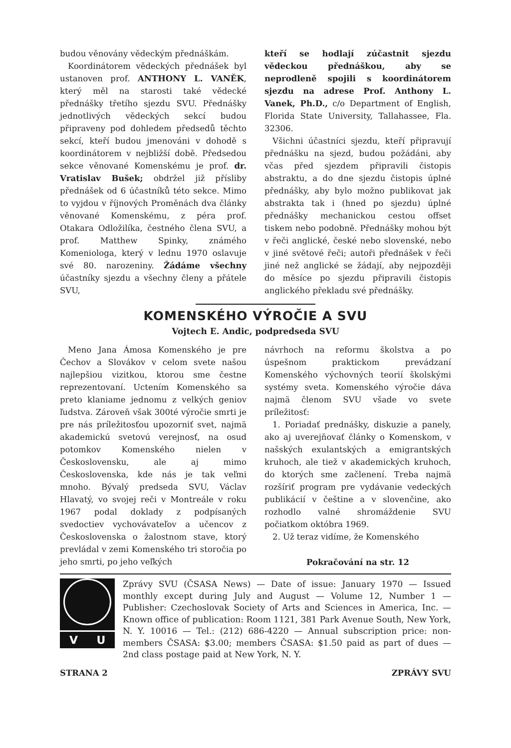budou věnovány vědeckým přednáškám.
Koordinátorem vědeckých přednášek byl ustanoven prof. ANTHONY L. VANĚK, který měl na starosti také vědecké přednášky třetího sjezdu SVU. Přednášky jednotlivých vědeckých sekcí budou připraveny pod dohledem předsedů těchto sekcí, kteří budou jmenováni v dohodě s koordinátorem v nejbližší době. Předsedou sekce věnované Komenskému je prof. dr. Vratislav Bušek; obdržel již přísliby přednášek od 6 účastníků této sekce. Mimo to vyjdou v říjnových Proměnách dva články věnované Komenskému, z péra prof. Otakara Odložilíka, čestného člena SVU, a prof. Matthew Spinky, známého Komeniologa, který v lednu 1970 oslavuje své 80. narozeniny. Žádáme všechny účastníky sjezdu a všechny členy a přátele SVU,
kteří se hodlají zúčastnit sjezdu vědeckou přednáškou, aby se neprodleně spojili s koordinátorem sjezdu na adrese Prof. Anthony L. Vanek, Ph.D., c/o Department of English, Florida State University, Tallahassee, Fla. 32306.
Všichni účastníci sjezdu, kteří připravují přednášku na sjezd, budou požádáni, aby včas před sjezdem připravili čistopis abstraktu, a do dne sjezdu čistopis úplné přednášky, aby bylo možno publikovat jak abstrakta tak i (hned po sjezdu) úplné přednášky mechanickou cestou offset tiskem nebo podobně. Přednášky mohou být v řeči anglické, české nebo slovenské, nebo v jiné světové řeči; autoři přednášek v řeči jiné než anglické se žádají, aby nejpozději do měsíce po sjezdu připravili čistopis anglického překladu své přednášky.
KOMENSKÉHO VÝROČIE A SVU
Vojtech E. Andic, podpredseda SVU
Meno Jana Ámosa Komenského je pre Čechov a Slovákov v celom svete našou najlepšiou vizitkou, ktorou sme čestne reprezentovaní. Uctením Komenského sa preto klaniame jednomu z velkých geniov ľudstva. Zároveň však 300té výročie smrti je pre nás príležitosťou upozorniť svet, najmä akademickú svetovú verejnosť, na osud potomkov Komenského nielen v Československu, ale aj mimo Československa, kde nás je tak veľmi mnoho. Bývalý predseda SVU, Václav Hlavatý, vo svojej reči v Montreále v roku 1967 podal doklady z podpísaných svedoctiev vychovávateľov a učencov z Československa o žalostnom stave, ktorý prevládal v zemi Komenského tri storočia po jeho smrti, po jeho veľkých
návrhoch na reformu školstva a po úspešnom praktickom prevádzaní Komenského výchovných teorií školskými systémy sveta. Komenského výročie dáva najmä členom SVU všade vo svete príležitosť:
1. Poriadať prednášky, diskuzie a panely, ako aj uverejňovať články o Komenskom, v našských exulantských a emigrantských kruhoch, ale tiež v akademických kruhoch, do ktorých sme začlenení. Treba najmä rozšíriť program pre vydávanie vedeckých publikácií v češtine a v slovenčine, ako rozhodlo valné shromáždenie SVU počiatkom októbra 1969.
2. Už teraz vidíme, že Komenského
Pokračování na str. 12
V U
Zprávy SVU (ČSASA News) — Date of issue: January 1970 — Issued monthly except during July and August — Volume 12, Number 1 — Publisher: Czechoslovak Society of Arts and Sciences in America, Inc. — Known office of publication: Room 1121, 381 Park Avenue South, New York, N. Y. 10016 — Tel.: (212) 686-4220 — Annual subscription price: non-members ČSASA: $3.00; members ČSASA: $1.50 paid as part of dues — 2nd class postage paid at New York, N. Y.
STRANA 2 ZPRÁVY SVU